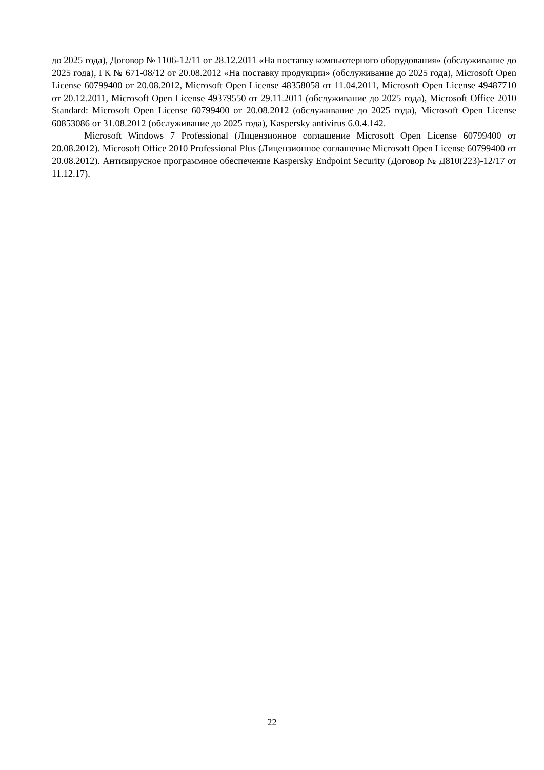до 2025 года), Договор № 1106-12/11 от 28.12.2011 «На поставку компьютерного оборудования» (обслуживание до 2025 года), ГК № 671-08/12 от 20.08.2012 «На поставку продукции» (обслуживание до 2025 года), Microsoft Open License 60799400 от 20.08.2012, Microsoft Open License 48358058 от 11.04.2011, Microsoft Open License 49487710 от 20.12.2011, Microsoft Open License 49379550 от 29.11.2011 (обслуживание до 2025 года), Microsoft Office 2010 Standard: Microsoft Open License 60799400 от 20.08.2012 (обслуживание до 2025 года), Microsoft Open License 60853086 от 31.08.2012 (обслуживание до 2025 года), Kaspersky antivirus 6.0.4.142.
Microsoft Windows 7 Professional (Лицензионное соглашение Microsoft Open License 60799400 от 20.08.2012). Microsoft Office 2010 Professional Plus (Лицензионное соглашение Microsoft Open License 60799400 от 20.08.2012). Антивирусное программное обеспечение Kaspersky Endpoint Security (Договор № Д810(223)-12/17 от 11.12.17).
22